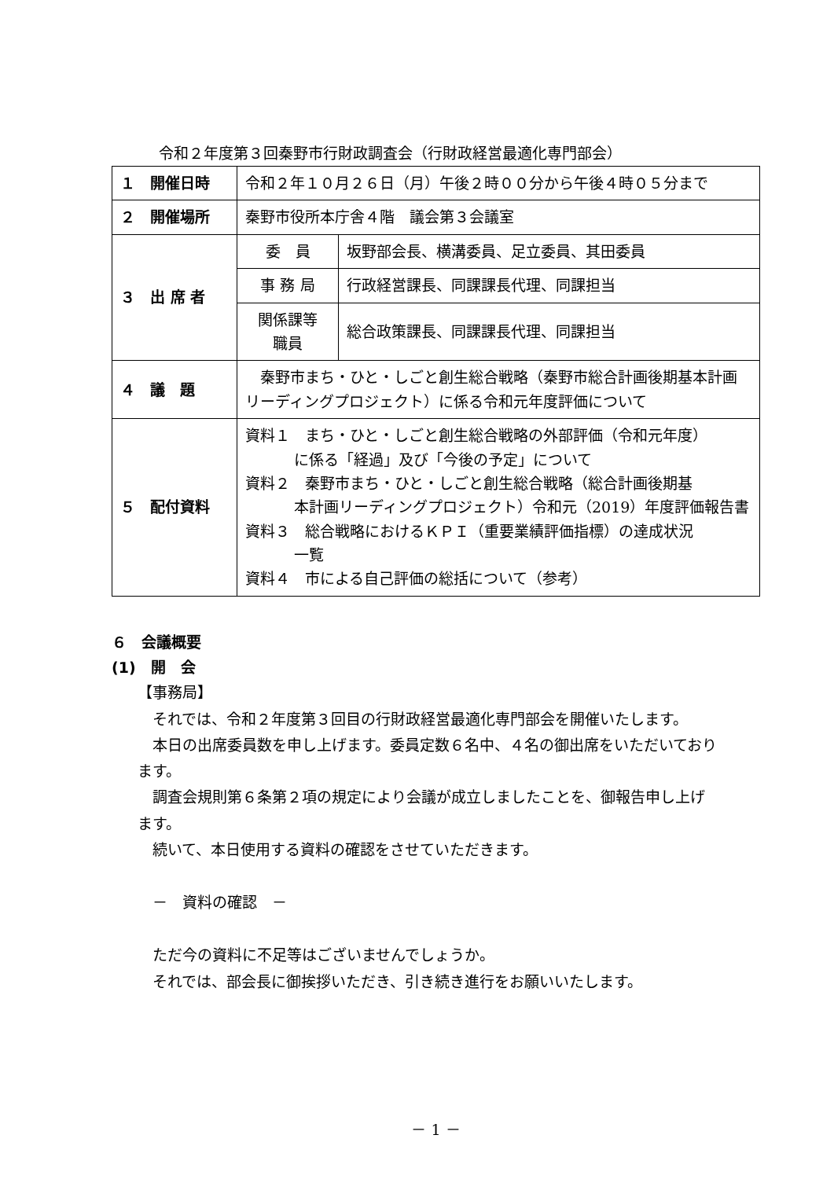令和２年度第３回秦野市行財政調査会（行財政経営最適化専門部会）
| １ 開催日時 | 令和２年１０月２６日（月）午後２時００分から午後４時０５分まで | |
| ２ 開催場所 | 秦野市役所本庁舎４階 議会第３会議室 | |
| ３ 出 席 者 | 委 員 | 坂野部会長、横溝委員、足立委員、其田委員 |
| | 事 務 局 | 行政経営課長、同課課長代理、同課担当 |
| | 関係課等 職員 | 総合政策課長、同課課長代理、同課担当 |
| ４ 議 題 | 秦野市まち・ひと・しごと創生総合戦略（秦野市総合計画後期基本計画リーディングプロジェクト）に係る令和元年度評価について | |
| ５ 配付資料 | 資料１ まち・ひと・しごと創生総合戦略の外部評価（令和元年度） に係る「経過」及び「今後の予定」について 資料２ 秦野市まち・ひと・しごと創生総合戦略（総合計画後期基 本計画リーディングプロジェクト）令和元（2019）年度評価報告書 資料３ 総合戦略におけるＫＰＩ（重要業績評価指標）の達成状況 一覧 資料４ 市による自己評価の総括について（参考） | |
６　会議概要
(1)　開　会
【事務局】
　それでは、令和２年度第３回目の行財政経営最適化専門部会を開催いたします。
　本日の出席委員数を申し上げます。委員定数６名中、４名の御出席をいただいております。
　調査会規則第６条第２項の規定により会議が成立しましたことを、御報告申し上げます。
　続いて、本日使用する資料の確認をさせていただきます。
　－　資料の確認　－
　ただ今の資料に不足等はございませんでしょうか。
　それでは、部会長に御挨拶いただき、引き続き進行をお願いいたします。
－ 1 －